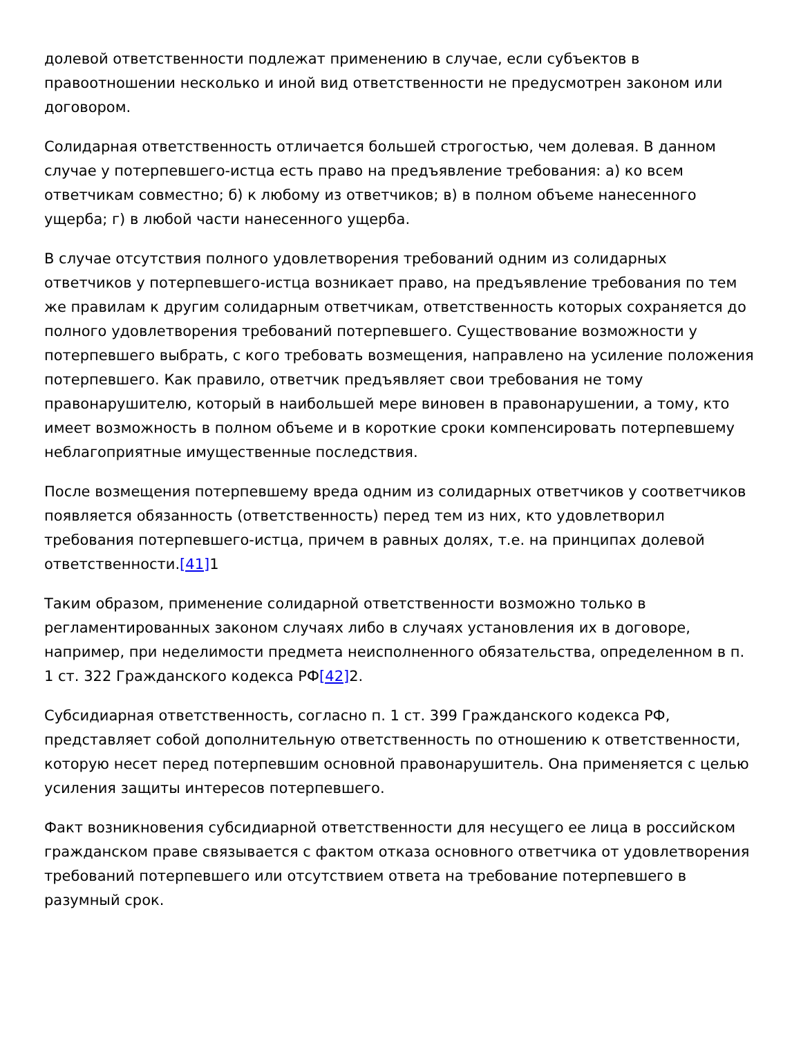долевой ответственности подлежат применению в случае, если субъектов в правоотношении несколько и иной вид ответственности не предусмотрен законом или договором.
Солидарная ответственность отличается большей строгостью, чем долевая. В данном случае у потерпевшего-истца есть право на предъявление требования: а) ко всем ответчикам совместно; б) к любому из ответчиков; в) в полном объеме нанесенного ущерба; г) в любой части нанесенного ущерба.
В случае отсутствия полного удовлетворения требований одним из солидарных ответчиков у потерпевшего-истца возникает право, на предъявление требования по тем же правилам к другим солидарным ответчикам, ответственность которых сохраняется до полного удовлетворения требований потерпевшего. Существование возможности у потерпевшего выбрать, с кого требовать возмещения, направлено на усиление положения потерпевшего. Как правило, ответчик предъявляет свои требования не тому правонарушителю, который в наибольшей мере виновен в правонарушении, а тому, кто имеет возможность в полном объеме и в короткие сроки компенсировать потерпевшему неблагоприятные имущественные последствия.
После возмещения потерпевшему вреда одним из солидарных ответчиков у соответчиков появляется обязанность (ответственность) перед тем из них, кто удовлетворил требования потерпевшего-истца, причем в равных долях, т.е. на принципах долевой ответственности.[41] 1
Таким образом, применение солидарной ответственности возможно только в регламентированных законом случаях либо в случаях установления их в договоре, например, при неделимости предмета неисполненного обязательства, определенном в п. 1 ст. 322 Гражданского кодекса РФ[42] 2.
Субсидиарная ответственность, согласно п. 1 ст. 399 Гражданского кодекса РФ, представляет собой дополнительную ответственность по отношению к ответственности, которую несет перед потерпевшим основной правонарушитель. Она применяется с целью усиления защиты интересов потерпевшего.
Факт возникновения субсидиарной ответственности для несущего ее лица в российском гражданском праве связывается с фактом отказа основного ответчика от удовлетворения требований потерпевшего или отсутствием ответа на требование потерпевшего в разумный срок.